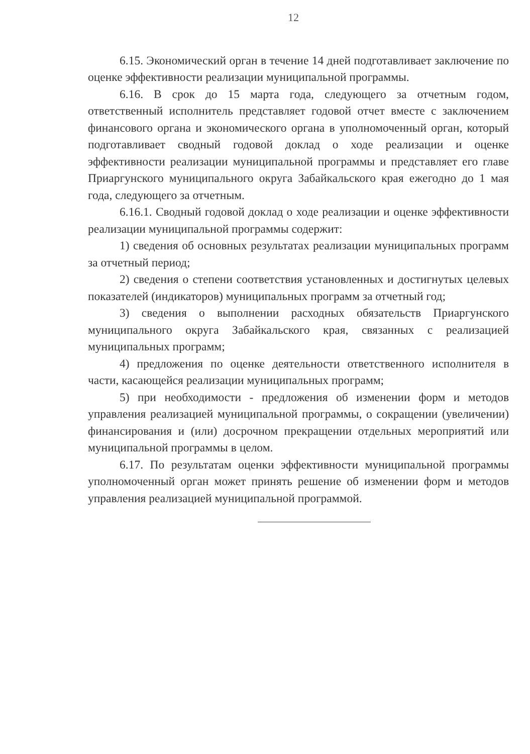12
6.15. Экономический орган в течение 14 дней подготавливает заключение по оценке эффективности реализации муниципальной программы.
6.16. В срок до 15 марта года, следующего за отчетным годом, ответственный исполнитель представляет годовой отчет вместе с заключением финансового органа и экономического органа в уполномоченный орган, который подготавливает сводный годовой доклад о ходе реализации и оценке эффективности реализации муниципальной программы и представляет его главе Приаргунского муниципального округа Забайкальского края ежегодно до 1 мая года, следующего за отчетным.
6.16.1. Сводный годовой доклад о ходе реализации и оценке эффективности реализации муниципальной программы содержит:
1) сведения об основных результатах реализации муниципальных программ за отчетный период;
2) сведения о степени соответствия установленных и достигнутых целевых показателей (индикаторов) муниципальных программ за отчетный год;
3) сведения о выполнении расходных обязательств Приаргунского муниципального округа Забайкальского края, связанных с реализацией муниципальных программ;
4) предложения по оценке деятельности ответственного исполнителя в части, касающейся реализации муниципальных программ;
5) при необходимости - предложения об изменении форм и методов управления реализацией муниципальной программы, о сокращении (увеличении) финансирования и (или) досрочном прекращении отдельных мероприятий или муниципальной программы в целом.
6.17. По результатам оценки эффективности муниципальной программы уполномоченный орган может принять решение об изменении форм и методов управления реализацией муниципальной программой.